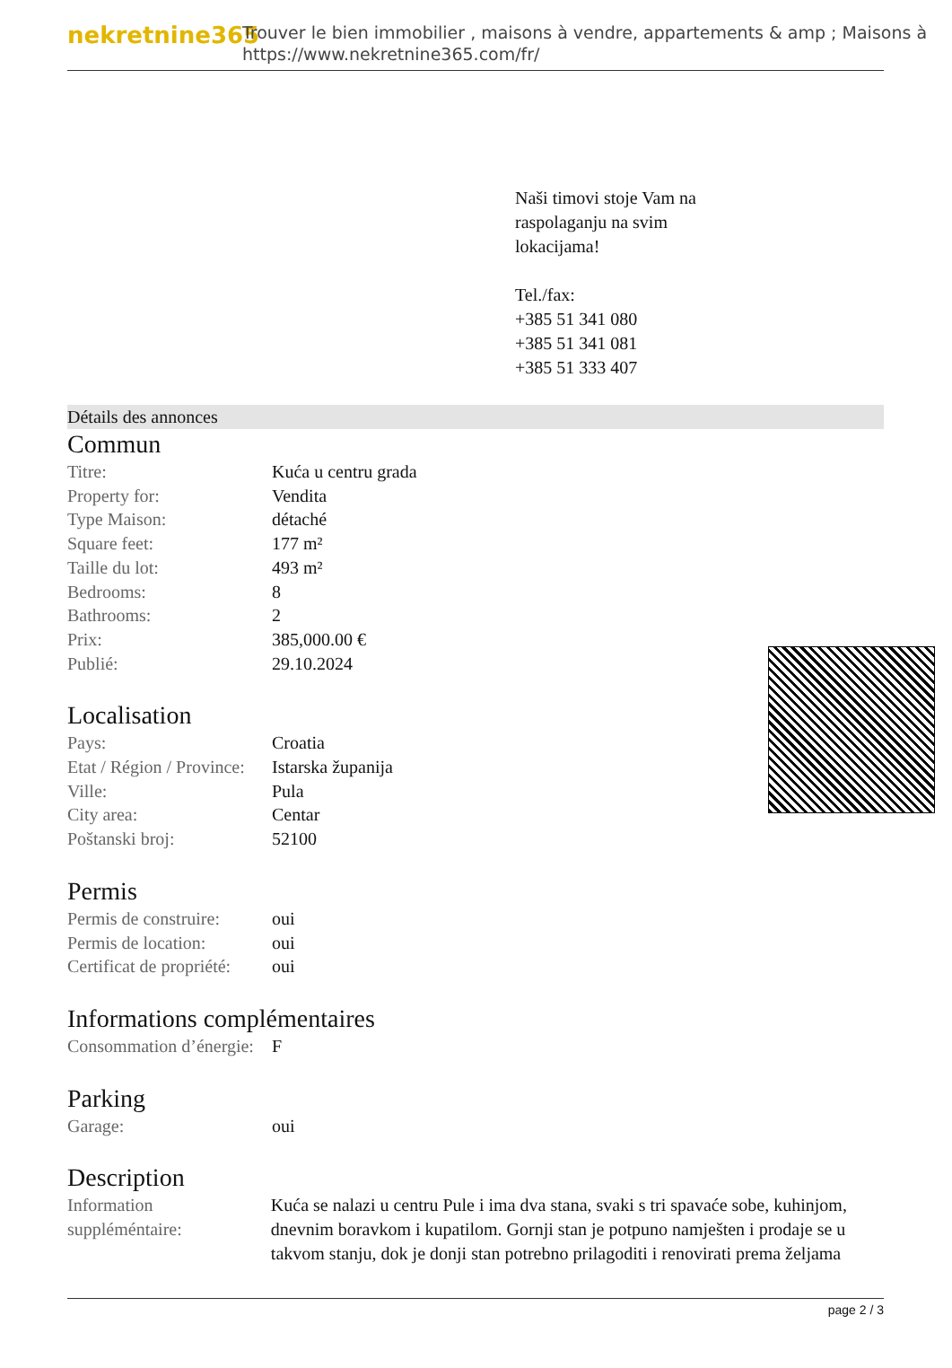nekretnine365
Trouver le bien immobilier , maisons à vendre, appartements & amp ; Maisons à
https://www.nekretnine365.com/fr/
Naši timovi stoje Vam na
raspolaganju na svim
lokacijama!
Tel./fax:
+385 51 341 080
+385 51 341 081
+385 51 333 407
Détails des annonces
Commun
| Titre: | Kuća u centru grada |
| Property for: | Vendita |
| Type Maison: | détaché |
| Square feet: | 177 m² |
| Taille du lot: | 493 m² |
| Bedrooms: | 8 |
| Bathrooms: | 2 |
| Prix: | 385,000.00 € |
| Publié: | 29.10.2024 |
Localisation
| Pays: | Croatia |
| Etat / Région / Province: | Istarska županija |
| Ville: | Pula |
| City area: | Centar |
| Poštanski broj: | 52100 |
Permis
| Permis de construire: | oui |
| Permis de location: | oui |
| Certificat de propriété: | oui |
Informations complémentaires
| Consommation d’énergie: | F |
Parking
| Garage: | oui |
Description
| Information suppléméntaire: | Kuća se nalazi u centru Pule i ima dva stana, svaki s tri spavaće sobe, kuhinjom, dnevnim boravkom i kupatilom. Gornji stan je potpuno namješten i prodaje se u takvom stanju, dok je donji stan potrebno prilagoditi i renovirati prema željama |
page 2 / 3